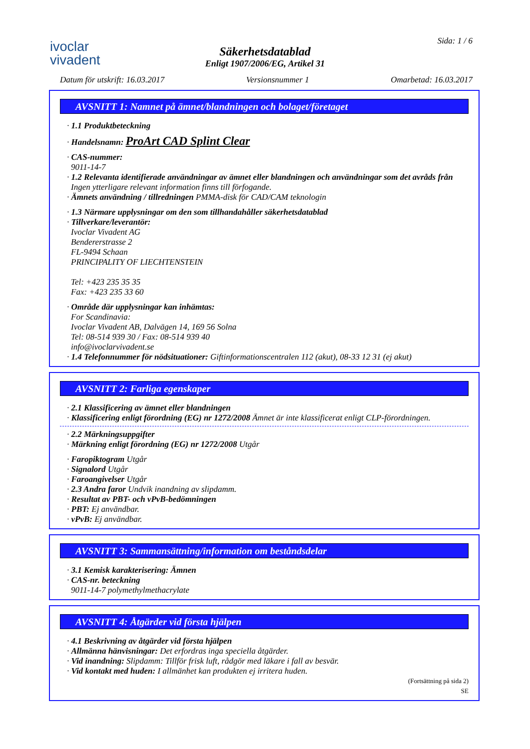ivoclar
vivadent
Säkerhetsdatablad
Enligt 1907/2006/EG, Artikel 31
Sida: 1 / 6
Datum för utskrift: 16.03.2017 Versionsnummer 1 Omarbetad: 16.03.2017
AVSNITT 1: Namnet på ämnet/blandningen och bolaget/företaget
· 1.1 Produktbeteckning
· Handelsnamn: ProArt CAD Splint Clear
· CAS-nummer:
9011-14-7
· 1.2 Relevanta identifierade användningar av ämnet eller blandningen och användningar som det avråds från
Ingen ytterligare relevant information finns till förfogande.
· Ämnets användning / tillredningen PMMA-disk för CAD/CAM teknologin
· 1.3 Närmare upplysningar om den som tillhandahåller säkerhetsdatablad
· Tillverkare/leverantör:
Ivoclar Vivadent AG
Bendererstrasse 2
FL-9494 Schaan
PRINCIPALITY OF LIECHTENSTEIN
Tel: +423 235 35 35
Fax: +423 235 33 60
· Område där upplysningar kan inhämtas:
For Scandinavia:
Ivoclar Vivadent AB, Dalvägen 14, 169 56 Solna
Tel: 08-514 939 30 / Fax: 08-514 939 40
info@ivoclarvivadent.se
· 1.4 Telefonnummer för nödsituationer: Giftinformationscentralen 112 (akut), 08-33 12 31 (ej akut)
AVSNITT 2: Farliga egenskaper
· 2.1 Klassificering av ämnet eller blandningen
· Klassificering enligt förordning (EG) nr 1272/2008 Ämnet är inte klassificerat enligt CLP-förordningen.
· 2.2 Märkningsuppgifter
· Märkning enligt förordning (EG) nr 1272/2008 Utgår
· Faropiktogram Utgår
· Signalord Utgår
· Faroangivelser Utgår
· 2.3 Andra faror Undvik inandning av slipdamm.
· Resultat av PBT- och vPvB-bedömningen
· PBT: Ej användbar.
· vPvB: Ej användbar.
AVSNITT 3: Sammansättning/information om beståndsdelar
· 3.1 Kemisk karakterisering: Ämnen
· CAS-nr. beteckning
9011-14-7 polymethylmethacrylate
AVSNITT 4: Åtgärder vid första hjälpen
· 4.1 Beskrivning av åtgärder vid första hjälpen
· Allmänna hänvisningar: Det erfordras inga speciella åtgärder.
· Vid inandning: Slipdamm: Tillför frisk luft, rådgör med läkare i fall av besvär.
· Vid kontakt med huden: I allmänhet kan produkten ej irritera huden.
(Fortsättning på sida 2)
SE